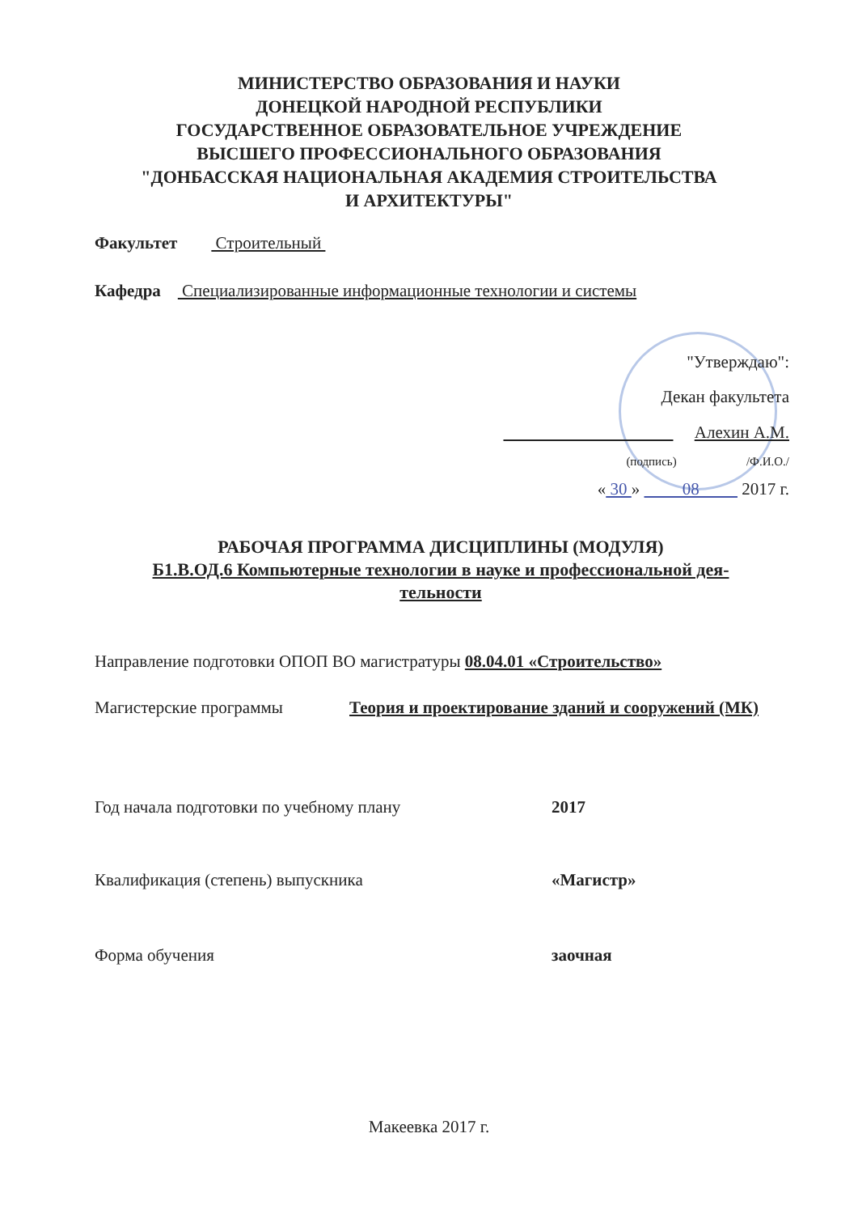МИНИСТЕРСТВО ОБРАЗОВАНИЯ И НАУКИ
ДОНЕЦКОЙ НАРОДНОЙ РЕСПУБЛИКИ
ГОСУДАРСТВЕННОЕ ОБРАЗОВАТЕЛЬНОЕ УЧРЕЖДЕНИЕ
ВЫСШЕГО ПРОФЕССИОНАЛЬНОГО ОБРАЗОВАНИЯ
"ДОНБАССКАЯ НАЦИОНАЛЬНАЯ АКАДЕМИЯ СТРОИТЕЛЬСТВА
И АРХИТЕКТУРЫ"
Факультет Строительный
Кафедра Специализированные информационные технологии и системы
"Утверждаю":
Декан факультета
Алехин А.М.
(подпись) /Ф.И.О./
« 30 » 08 2017 г.
РАБОЧАЯ ПРОГРАММА ДИСЦИПЛИНЫ (МОДУЛЯ)
Б1.В.ОД.6 Компьютерные технологии в науке и профессиональной дея-
тельности
Направление подготовки ОПОП ВО магистратуры 08.04.01 «Строительство»
Магистерские программы Теория и проектирование зданий и сооружений (МК)
Год начала подготовки по учебному плану 2017
Квалификация (степень) выпускника «Магистр»
Форма обучения заочная
Макеевка 2017 г.